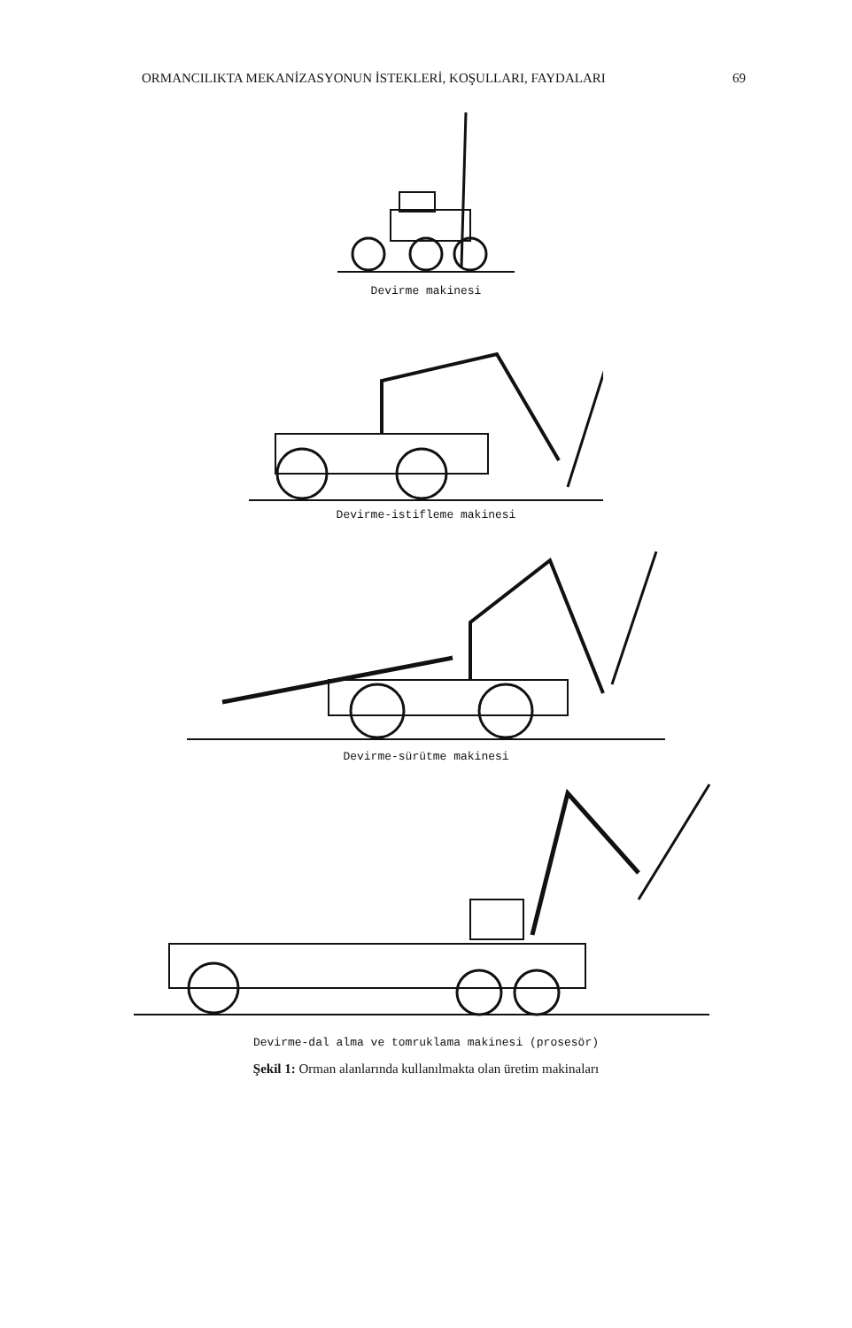ORMANCILIKTA MEKANİZASYONUN İSTEKLERİ, KOŞULLARI, FAYDALARI 69
Devirme makinesi
Devirme-istifleme makinesi
Devirme-sürütme makinesi
Devirme-dal alma ve tomruklama makinesi (prosesör)
Şekil 1: Orman alanlarında kullanılmakta olan üretim makinaları